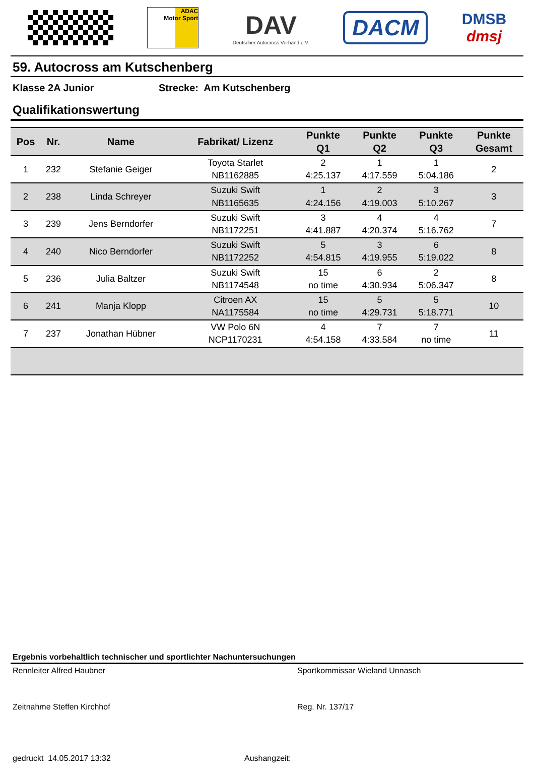ADAC
Motor Sport
DAV
Deutscher Autocross Verband e.V.
DACM
DMSB
dmsj
59. Autocross am Kutschenberg
Klasse 2A Junior Strecke: Am Kutschenberg
Qualifikationswertung
| Pos | Nr. | Name | Fabrikat/ Lizenz | Punkte Q1 | Punkte Q2 | Punkte Q3 | Punkte Gesamt |
| --- | --- | --- | --- | --- | --- | --- | --- |
| 1 | 232 | Stefanie Geiger | Toyota Starlet NB1162885 | 2 4:25.137 | 1 4:17.559 | 1 5:04.186 | 2 |
| 2 | 238 | Linda Schreyer | Suzuki Swift NB1165635 | 1 4:24.156 | 2 4:19.003 | 3 5:10.267 | 3 |
| 3 | 239 | Jens Berndorfer | Suzuki Swift NB1172251 | 3 4:41.887 | 4 4:20.374 | 4 5:16.762 | 7 |
| 4 | 240 | Nico Berndorfer | Suzuki Swift NB1172252 | 5 4:54.815 | 3 4:19.955 | 6 5:19.022 | 8 |
| 5 | 236 | Julia Baltzer | Suzuki Swift NB1174548 | 15 no time | 6 4:30.934 | 2 5:06.347 | 8 |
| 6 | 241 | Manja Klopp | Citroen AX NA1175584 | 15 no time | 5 4:29.731 | 5 5:18.771 | 10 |
| 7 | 237 | Jonathan Hübner | VW Polo 6N NCP1170231 | 4 4:54.158 | 7 4:33.584 | 7 no time | 11 |
Ergebnis vorbehaltlich technischer und sportlichter Nachuntersuchungen
Rennleiter Alfred Haubner Sportkommissar Wieland Unnasch
Zeitnahme Steffen Kirchhof Reg. Nr. 137/17
gedruckt 14.05.2017 13:32 Aushangzeit: